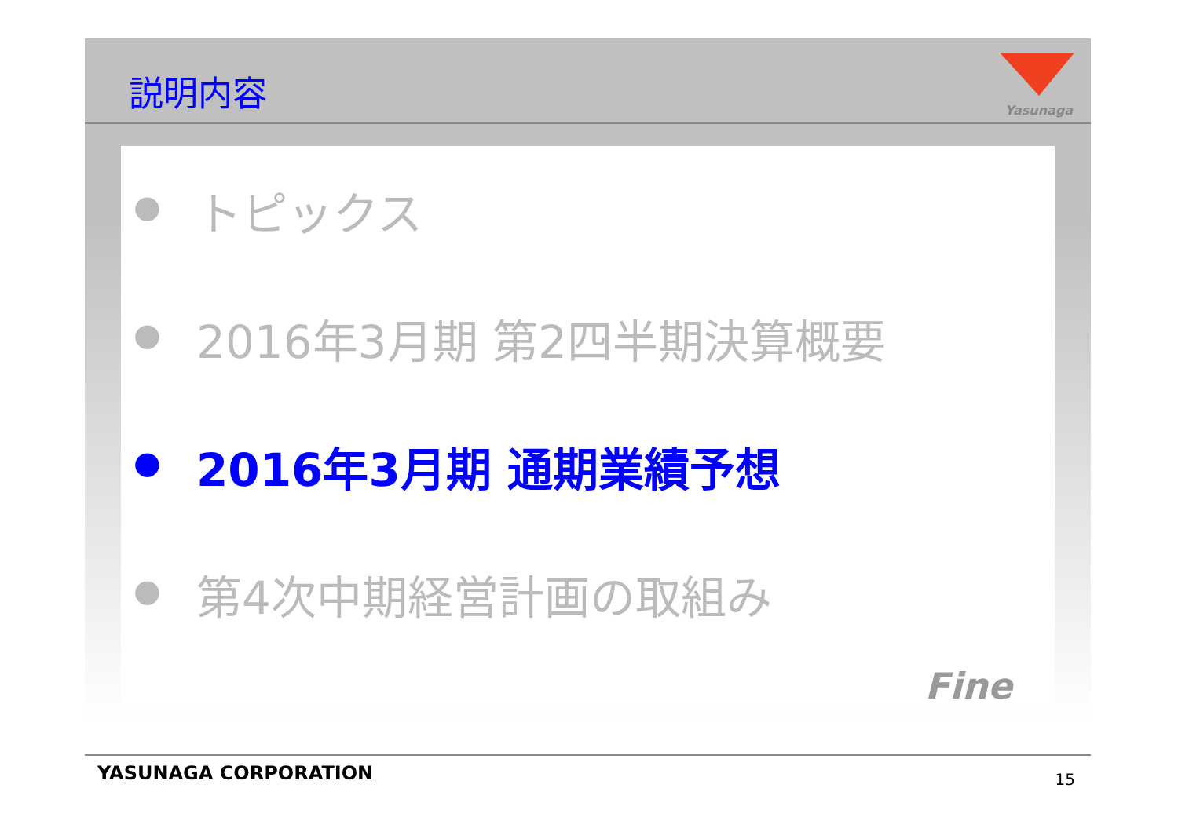説明内容
Yasunaga
● トピックス
● 2016年3月期 第2四半期決算概要
● 2016年3月期 通期業績予想
● 第4次中期経営計画の取組み
Fine
YASUNAGA CORPORATION 15